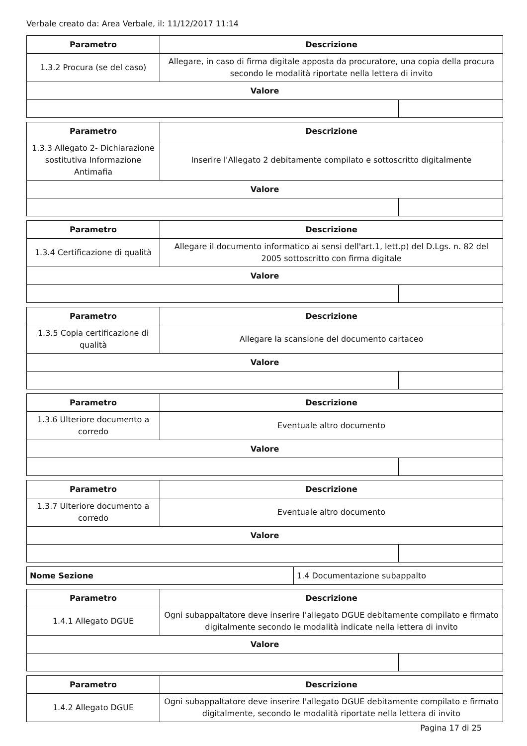Verbale creato da: Area Verbale, il: 11/12/2017 11:14
| Parametro | Descrizione | |
| --- | --- | --- |
| 1.3.2 Procura (se del caso) | Allegare, in caso di firma digitale apposta da procuratore, una copia della procura secondo le modalità riportate nella lettera di invito | |
| Valore | | |
| Parametro | Descrizione | |
| --- | --- | --- |
| 1.3.3 Allegato 2- Dichiarazione sostitutiva Informazione Antimafia | Inserire l'Allegato 2 debitamente compilato e sottoscritto digitalmente | |
| Valore | | |
| Parametro | Descrizione | |
| --- | --- | --- |
| 1.3.4 Certificazione di qualità | Allegare il documento informatico ai sensi dell'art.1, lett.p) del D.Lgs. n. 82 del 2005 sottoscritto con firma digitale | |
| Valore | | |
| Parametro | Descrizione | |
| --- | --- | --- |
| 1.3.5 Copia certificazione di qualità | Allegare la scansione del documento cartaceo | |
| Valore | | |
| Parametro | Descrizione | |
| --- | --- | --- |
| 1.3.6 Ulteriore documento a corredo | Eventuale altro documento | |
| Valore | | |
| Parametro | Descrizione | |
| --- | --- | --- |
| 1.3.7 Ulteriore documento a corredo | Eventuale altro documento | |
| Valore | | |
| Nome Sezione | 1.4 Documentazione subappalto |
| Parametro | Descrizione | |
| --- | --- | --- |
| 1.4.1 Allegato DGUE | Ogni subappaltatore deve inserire l'allegato DGUE debitamente compilato e firmato digitalmente secondo le modalità indicate nella lettera di invito | |
| Valore | | |
| Parametro | Descrizione |
| --- | --- |
| 1.4.2 Allegato DGUE | Ogni subappaltatore deve inserire l'allegato DGUE debitamente compilato e firmato digitalmente, secondo le modalità riportate nella lettera di invito |
Pagina 17 di 25